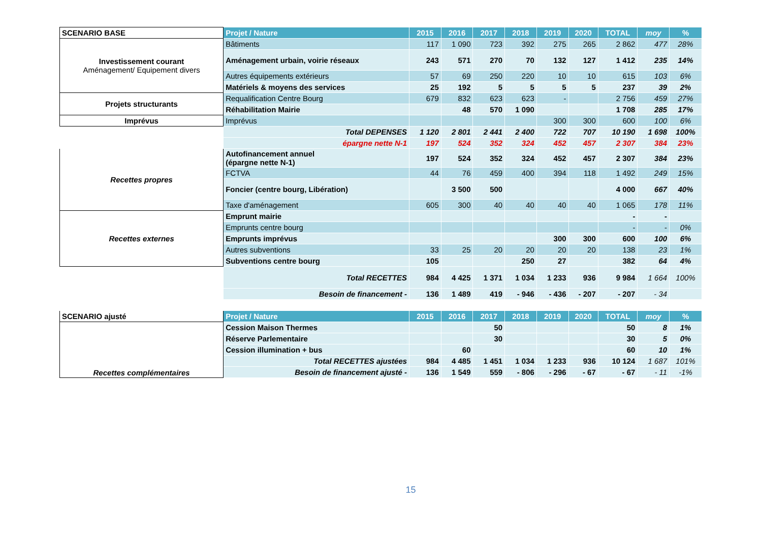| SCENARIO BASE | Projet / Nature | 2015 | 2016 | 2017 | 2018 | 2019 | 2020 | TOTAL | moy | % |
| Investissement courant Aménagement/ Equipement divers | Bâtiments | 117 | 1 090 | 723 | 392 | 275 | 265 | 2 862 | 477 | 28% |
| | Aménagement urbain, voirie réseaux | 243 | 571 | 270 | 70 | 132 | 127 | 1 412 | 235 | 14% |
| | Autres équipements extérieurs | 57 | 69 | 250 | 220 | 10 | 10 | 615 | 103 | 6% |
| | Matériels & moyens des services | 25 | 192 | 5 | 5 | 5 | 5 | 237 | 39 | 2% |
| Projets structurants | Requalification Centre Bourg | 679 | 832 | 623 | 623 | - | | 2 756 | 459 | 27% |
| | Réhabilitation Mairie | | 48 | 570 | 1 090 | | | 1 708 | 285 | 17% |
| Imprévus | Imprévus | | | | | 300 | 300 | 600 | 100 | 6% |
| | Total DEPENSES | 1 120 | 2 801 | 2 441 | 2 400 | 722 | 707 | 10 190 | 1 698 | 100% |
| | épargne nette N-1 | 197 | 524 | 352 | 324 | 452 | 457 | 2 307 | 384 | 23% |
| Recettes propres | Autofinancement annuel (épargne nette N-1) | 197 | 524 | 352 | 324 | 452 | 457 | 2 307 | 384 | 23% |
| | FCTVA | 44 | 76 | 459 | 400 | 394 | 118 | 1 492 | 249 | 15% |
| | Foncier (centre bourg, Libération) | | 3 500 | 500 | | | | 4 000 | 667 | 40% |
| | Taxe d'aménagement | 605 | 300 | 40 | 40 | 40 | 40 | 1 065 | 178 | 11% |
| Recettes externes | Emprunt mairie | | | | | | | - | - | |
| | Emprunts centre bourg | | | | | | | - | - | 0% |
| | Emprunts imprévus | | | | | 300 | 300 | 600 | 100 | 6% |
| | Autres subventions | 33 | 25 | 20 | 20 | 20 | 20 | 138 | 23 | 1% |
| | Subventions centre bourg | 105 | | | 250 | 27 | | 382 | 64 | 4% |
| | Total RECETTES | 984 | 4 425 | 1 371 | 1 034 | 1 233 | 936 | 9 984 | 1 664 | 100% |
| | Besoin de financement - | 136 | 1 489 | 419 | - 946 | - 436 | - 207 | - 207 | - 34 | |
| SCENARIO ajusté | Projet / Nature | 2015 | 2016 | 2017 | 2018 | 2019 | 2020 | TOTAL | moy | % |
| Recettes complémentaires | Cession Maison Thermes | | | 50 | | | | 50 | 8 | 1% |
| | Réserve Parlementaire | | | 30 | | | | 30 | 5 | 0% |
| | Cession illumination + bus | | 60 | | | | | 60 | 10 | 1% |
| | Total RECETTES ajustées | 984 | 4 485 | 1 451 | 1 034 | 1 233 | 936 | 10 124 | 1 687 | 101% |
| | Besoin de financement ajusté - | 136 | 1 549 | 559 | - 806 | - 296 | - 67 | - 67 | - 11 | -1% |
15